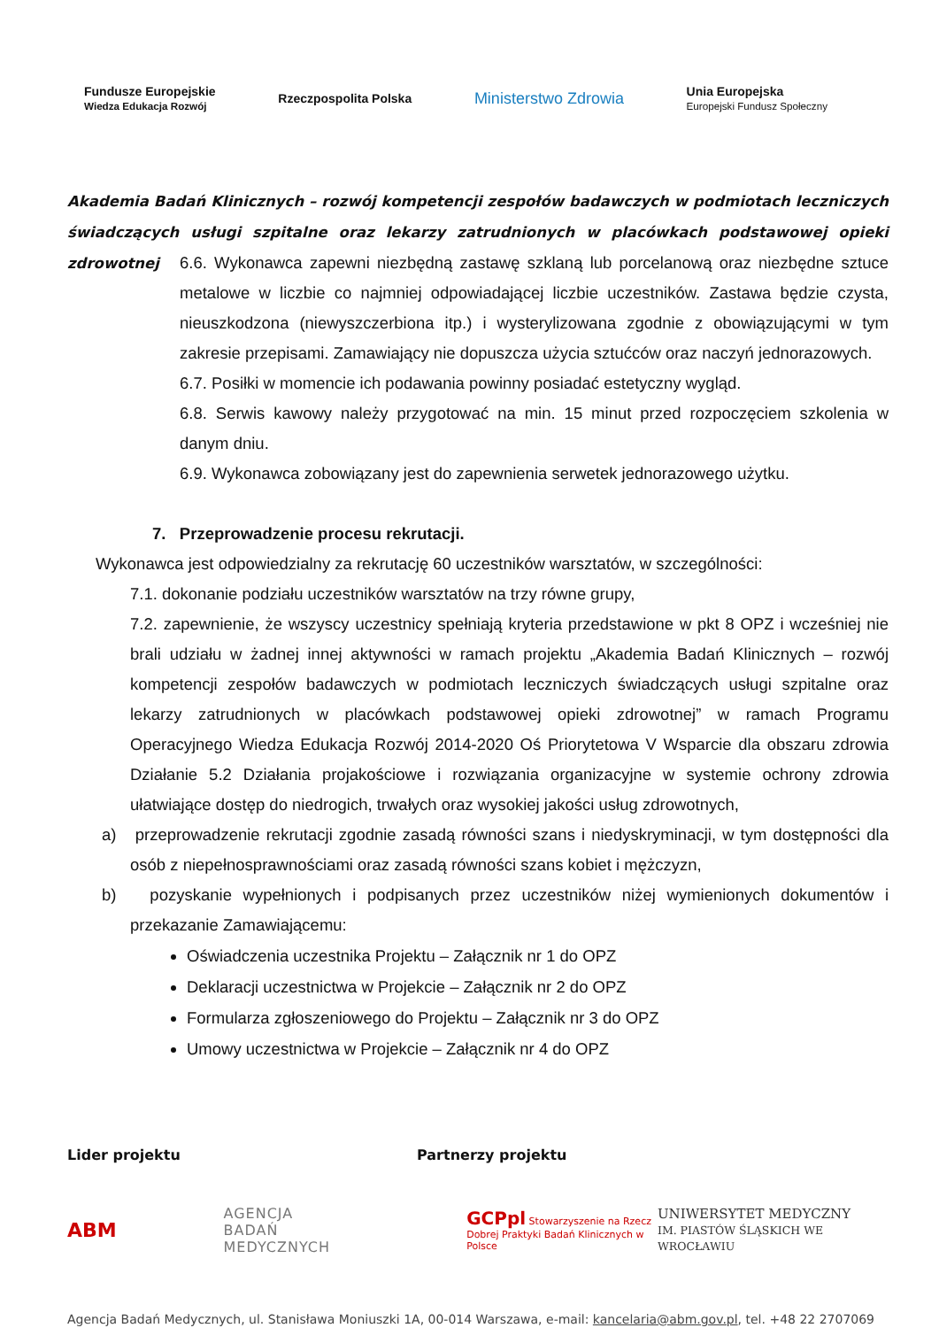Fundusze Europejskie
Wiedza Edukacja Rozwój Rzeczpospolita Polska Ministerstwo Zdrowia Unia Europejska
Europejski Fundusz Społeczny
Akademia Badań Klinicznych – rozwój kompetencji zespołów badawczych w podmiotach leczniczych świadczących usługi szpitalne oraz lekarzy zatrudnionych w placówkach podstawowej opieki zdrowotnej
6.6. Wykonawca zapewni niezbędną zastawę szklaną lub porcelanową oraz niezbędne sztuce metalowe w liczbie co najmniej odpowiadającej liczbie uczestników. Zastawa będzie czysta, nieuszkodzona (niewyszczerbiona itp.) i wysterylizowana zgodnie z obowiązującymi w tym zakresie przepisami. Zamawiający nie dopuszcza użycia sztućców oraz naczyń jednorazowych.
6.7. Posiłki w momencie ich podawania powinny posiadać estetyczny wygląd.
6.8. Serwis kawowy należy przygotować na min. 15 minut przed rozpoczęciem szkolenia w danym dniu.
6.9. Wykonawca zobowiązany jest do zapewnienia serwetek jednorazowego użytku.
7. Przeprowadzenie procesu rekrutacji.
Wykonawca jest odpowiedzialny za rekrutację 60 uczestników warsztatów, w szczególności:
7.1. dokonanie podziału uczestników warsztatów na trzy równe grupy,
7.2. zapewnienie, że wszyscy uczestnicy spełniają kryteria przedstawione w pkt 8 OPZ i wcześniej nie brali udziału w żadnej innej aktywności w ramach projektu „Akademia Badań Klinicznych – rozwój kompetencji zespołów badawczych w podmiotach leczniczych świadczących usługi szpitalne oraz lekarzy zatrudnionych w placówkach podstawowej opieki zdrowotnej” w ramach Programu Operacyjnego Wiedza Edukacja Rozwój 2014-2020 Oś Priorytetowa V Wsparcie dla obszaru zdrowia Działanie 5.2 Działania projakościowe i rozwiązania organizacyjne w systemie ochrony zdrowia ułatwiające dostęp do niedrogich, trwałych oraz wysokiej jakości usług zdrowotnych,
a) przeprowadzenie rekrutacji zgodnie zasadą równości szans i niedyskryminacji, w tym dostępności dla osób z niepełnosprawnościami oraz zasadą równości szans kobiet i mężczyzn,
b) pozyskanie wypełnionych i podpisanych przez uczestników niżej wymienionych dokumentów i przekazanie Zamawiającemu:
Oświadczenia uczestnika Projektu – Załącznik nr 1 do OPZ
Deklaracji uczestnictwa w Projekcie – Załącznik nr 2 do OPZ
Formularza zgłoszeniowego do Projektu – Załącznik nr 3 do OPZ
Umowy uczestnictwa w Projekcie – Załącznik nr 4 do OPZ
Lider projektu Partnerzy projektu
ABM AGENCJA
BADAŃ
MEDYCZNYCH GCPpl Stowarzyszenie na Rzecz Dobrej Praktyki Badań Klinicznych w Polsce UNIWERSYTET MEDYCZNY
IM. PIASTÓW ŚLĄSKICH WE WROCŁAWIU
Agencja Badań Medycznych, ul. Stanisława Moniuszki 1A, 00-014 Warszawa, e-mail: kancelaria@abm.gov.pl, tel. +48 22 2707069